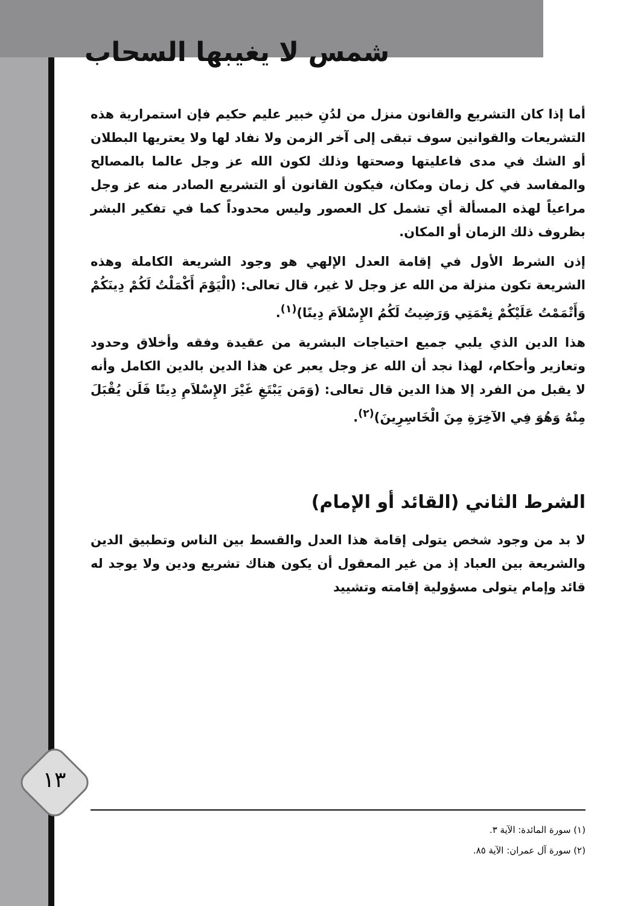شمس لا يغيبها السحاب
أما إذا كان التشريع والقانون منزل من لدُنِ خبير عليم حكيم فإن استمرارية هذه التشريعات والقوانين سوف تبقى إلى آخر الزمن ولا نفاد لها ولا يعتريها البطلان أو الشك في مدى فاعليتها وصحتها وذلك لكون الله عز وجل عالما بالمصالح والمفاسد في كل زمان ومكان، فيكون القانون أو التشريع الصادر منه عز وجل مراعياً لهذه المسألة أي تشمل كل العصور وليس محدوداً كما في تفكير البشر بظروف ذلك الزمان أو المكان.
إذن الشرط الأول في إقامة العدل الإلهي هو وجود الشريعة الكاملة وهذه الشريعة تكون منزلة من الله عز وجل لا غير، قال تعالى: (الْيَوْمَ أَكْمَلْتُ لَكُمْ دِينَكُمْ وَأَتْمَمْتُ عَلَيْكُمْ نِعْمَتِي وَرَضِيتُ لَكُمُ الإِسْلاَمَ دِينًا)<sup>(١)</sup>.
هذا الدين الذي يلبي جميع احتياجات البشرية من عقيدة وفقه وأخلاق وحدود وتعازير وأحكام، لهذا نجد أن الله عز وجل يعبر عن هذا الدين بالدين الكامل وأنه لا يقبل من الفرد إلا هذا الدين قال تعالى: (وَمَن يَبْتَغِ غَيْرَ الإِسْلاَمِ دِينًا فَلَن يُقْبَلَ مِنْهُ وَهُوَ فِي الآخِرَةِ مِنَ الْخَاسِرِينَ)<sup>(٢)</sup>.
الشرط الثاني (القائد أو الإمام)
لا بد من وجود شخص يتولى إقامة هذا العدل والقسط بين الناس وتطبيق الدين والشريعة بين العباد إذ من غير المعقول أن يكون هناك تشريع ودين ولا يوجد له قائد وإمام يتولى مسؤولية إقامته وتشييد
١٣
(١) سورة المائدة: الآية ٣.
(٢) سورة آل عمران: الآية ٨٥.